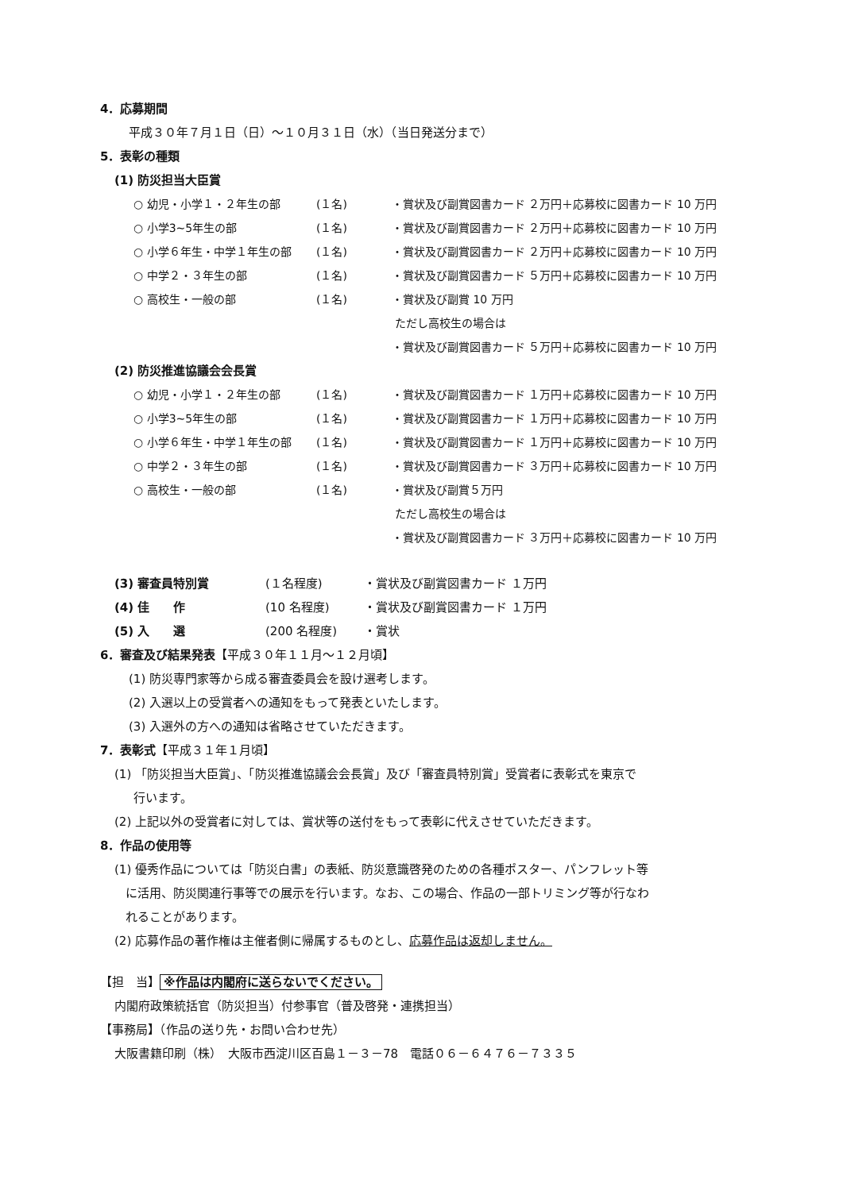4．応募期間
平成３０年７月１日（日）～１０月３１日（水）（当日発送分まで）
5．表彰の種類
(1) 防災担当大臣賞
| ○ 幼児・小学１・２年生の部 | (１名) | ・賞状及び副賞図書カード ２万円＋応募校に図書カード 10 万円 |
| ○ 小学3~5年生の部 | (１名) | ・賞状及び副賞図書カード ２万円＋応募校に図書カード 10 万円 |
| ○ 小学６年生・中学１年生の部 | (１名) | ・賞状及び副賞図書カード ２万円＋応募校に図書カード 10 万円 |
| ○ 中学２・３年生の部 | (１名) | ・賞状及び副賞図書カード ５万円＋応募校に図書カード 10 万円 |
| ○ 高校生・一般の部 | (１名) | ・賞状及び副賞 10 万円 ただし高校生の場合は ・賞状及び副賞図書カード ５万円＋応募校に図書カード 10 万円 |
(2) 防災推進協議会会長賞
| ○ 幼児・小学１・２年生の部 | (１名) | ・賞状及び副賞図書カード １万円＋応募校に図書カード 10 万円 |
| ○ 小学3~5年生の部 | (１名) | ・賞状及び副賞図書カード １万円＋応募校に図書カード 10 万円 |
| ○ 小学６年生・中学１年生の部 | (１名) | ・賞状及び副賞図書カード １万円＋応募校に図書カード 10 万円 |
| ○ 中学２・３年生の部 | (１名) | ・賞状及び副賞図書カード ３万円＋応募校に図書カード 10 万円 |
| ○ 高校生・一般の部 | (１名) | ・賞状及び副賞５万円 ただし高校生の場合は ・賞状及び副賞図書カード ３万円＋応募校に図書カード 10 万円 |
| (3) 審査員特別賞 | (１名程度) | ・賞状及び副賞図書カード １万円 |
| (4) 佳 作 | (10 名程度) | ・賞状及び副賞図書カード １万円 |
| (5) 入 選 | (200 名程度) | ・賞状 |
6．審査及び結果発表【平成３０年１１月～１２月頃】
(1) 防災専門家等から成る審査委員会を設け選考します。
(2) 入選以上の受賞者への通知をもって発表といたします。
(3) 入選外の方への通知は省略させていただきます。
7．表彰式【平成３１年１月頃】
(1) 「防災担当大臣賞」、「防災推進協議会会長賞」及び「審査員特別賞」受賞者に表彰式を東京で
行います。
(2) 上記以外の受賞者に対しては、賞状等の送付をもって表彰に代えさせていただきます。
8．作品の使用等
(1) 優秀作品については「防災白書」の表紙、防災意識啓発のための各種ポスター、パンフレット等
に活用、防災関連行事等での展示を行います。なお、この場合、作品の一部トリミング等が行なわ
れることがあります。
(2) 応募作品の著作権は主催者側に帰属するものとし、応募作品は返却しません。
【担　当】 ※作品は内閣府に送らないでください。
内閣府政策統括官（防災担当）付参事官（普及啓発・連携担当）
【事務局】（作品の送り先・お問い合わせ先）
大阪書籍印刷（株）　大阪市西淀川区百島１－３－78　電話０６－６４７６－７３３５